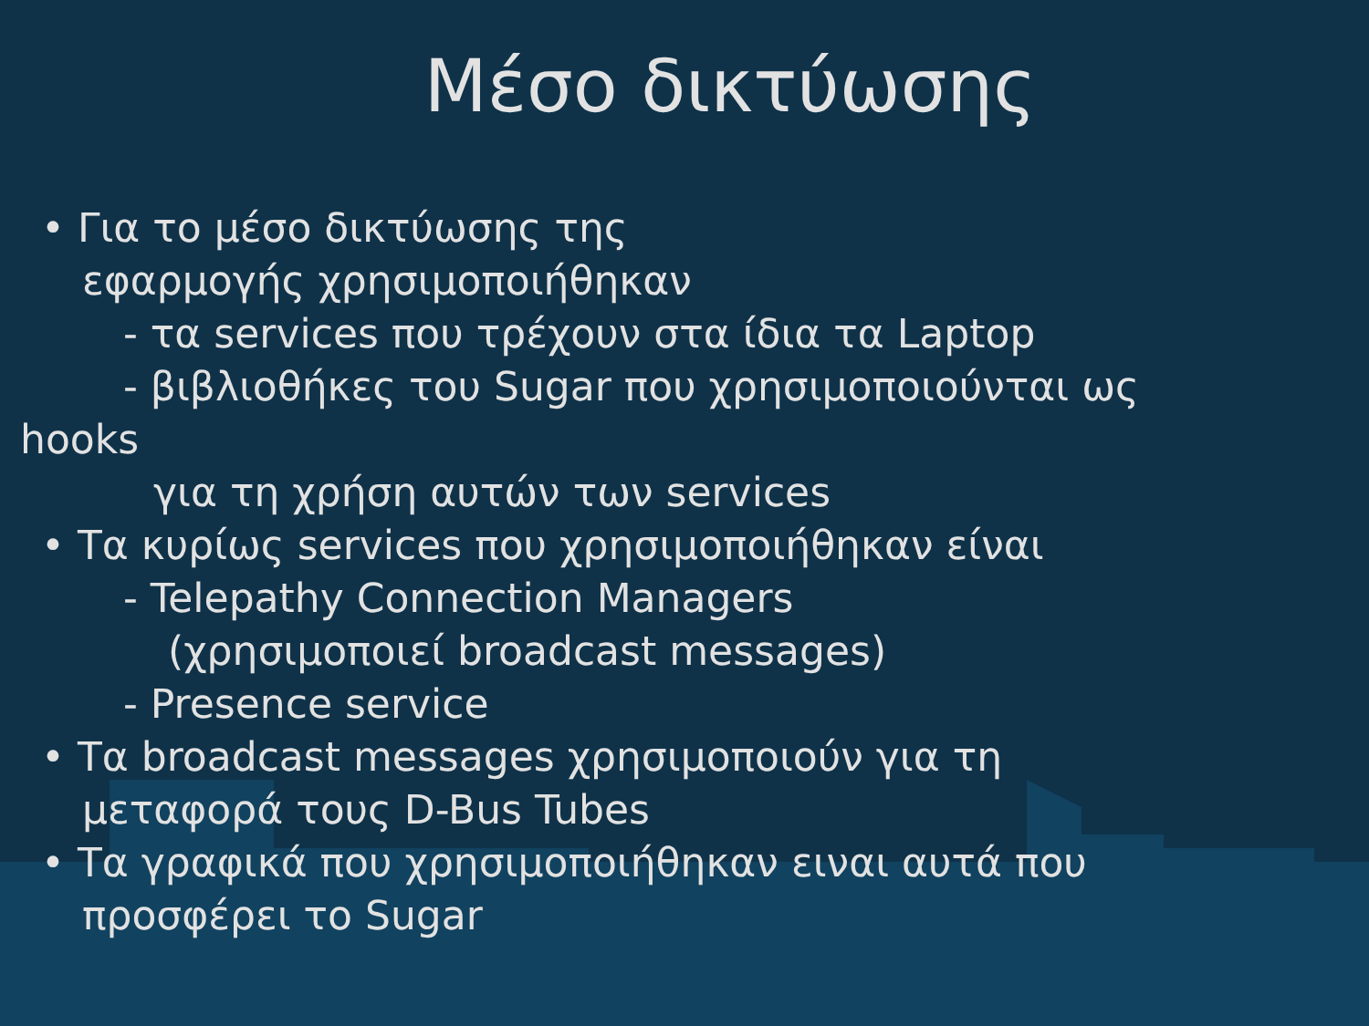Μέσο δικτύωσης
• Για το μέσο δικτύωσης της
εφαρμογής χρησιμοποιήθηκαν
- τα services που τρέχουν στα ίδια τα Laptop
- βιβλιοθήκες του Sugar που χρησιμοποιούνται ως
hooks
για τη χρήση αυτών των services
• Τα κυρίως services που χρησιμοποιήθηκαν είναι
- Telepathy Connection Managers
(χρησιμοποιεί broadcast messages)
- Presence service
• Τα broadcast messages χρησιμοποιούν για τη
μεταφορά τους D-Bus Tubes
• Τα γραφικά που χρησιμοποιήθηκαν ειναι αυτά που
προσφέρει το Sugar